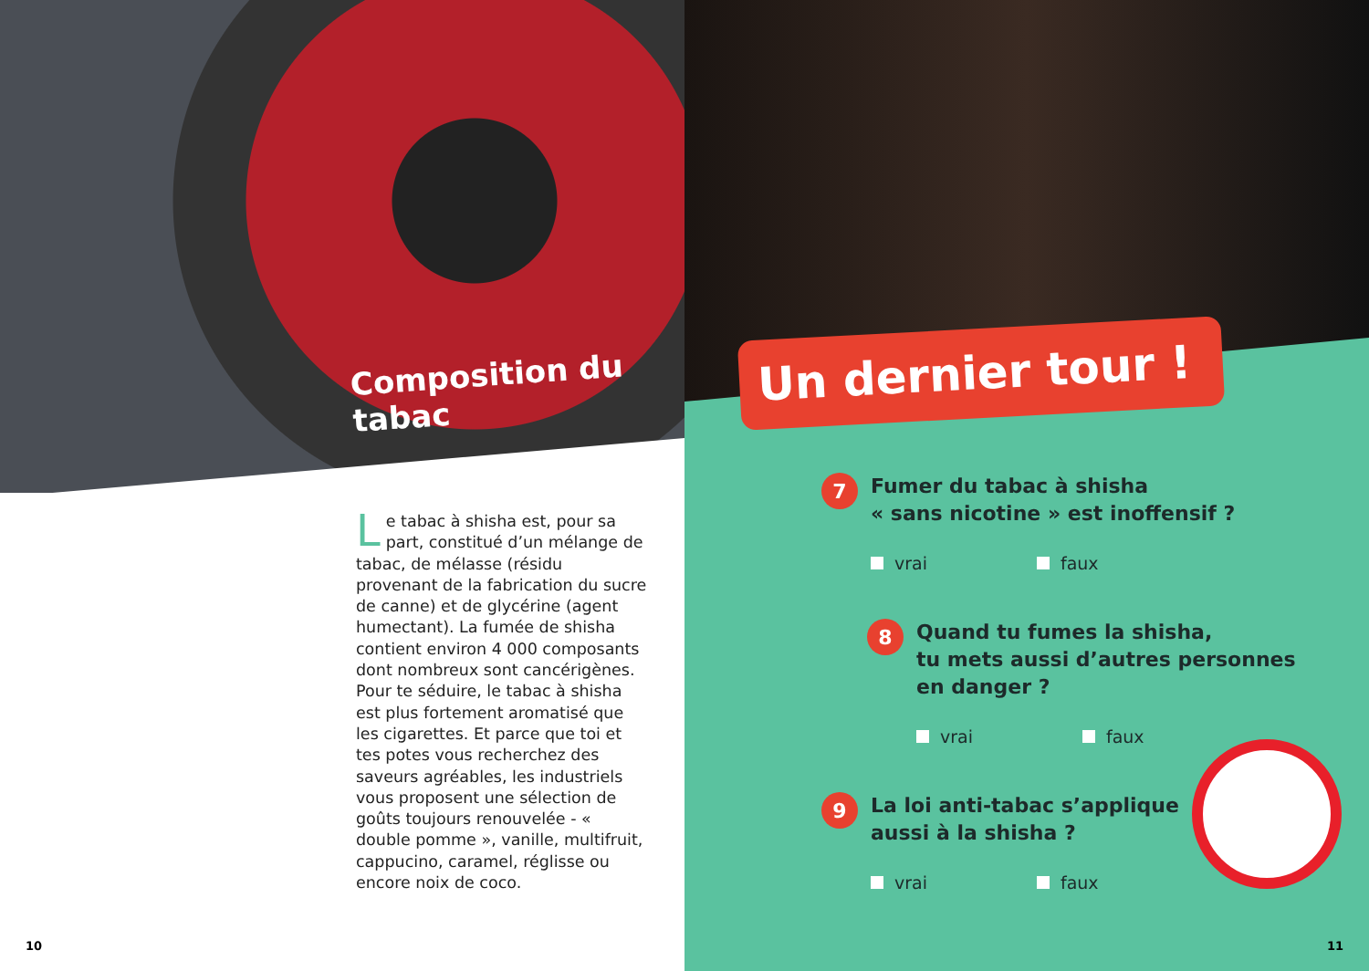Composition du tabac
Le tabac à shisha est, pour sa part, constitué d’un mélange de tabac, de mélasse (résidu provenant de la fabrication du sucre de canne) et de glycérine (agent humectant). La fumée de shisha contient environ 4 000 composants dont nombreux sont cancérigènes. Pour te séduire, le tabac à shisha est plus fortement aromatisé que les cigarettes. Et parce que toi et tes potes vous recherchez des saveurs agréables, les industriels vous proposent une sélection de goûts toujours renouvelée - « double pomme », vanille, multifruit, cap­pucino, caramel, réglisse ou encore noix de coco.
10
Un dernier tour !
7
Fumer du tabac à shisha
« sans nicotine » est inoffensif ?
vrai faux
8
Quand tu fumes la shisha,
tu mets aussi d’autres personnes
en danger ?
vrai faux
9
La loi anti-tabac s’applique
aussi à la shisha ?
vrai faux
11